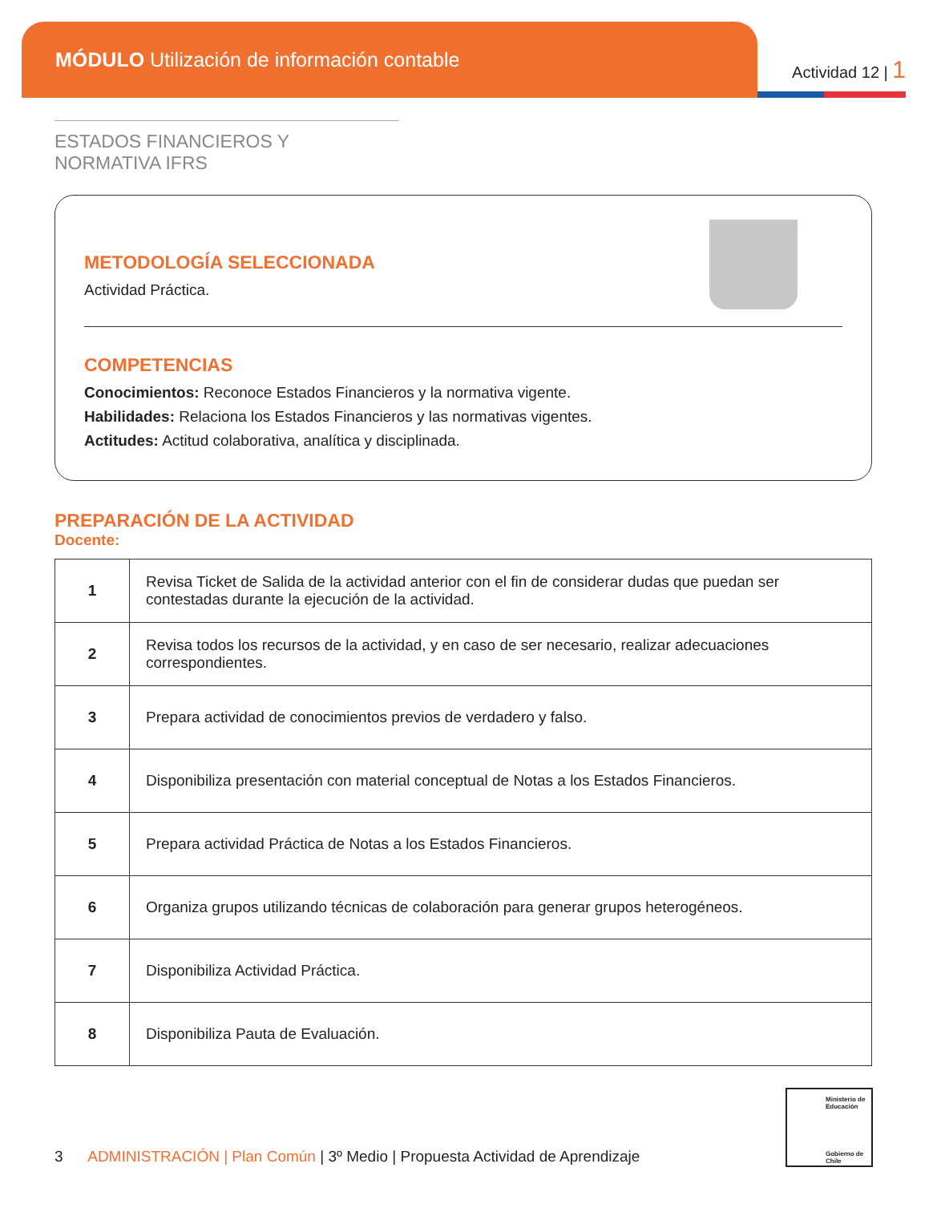MÓDULO Utilización de información contable
Actividad 12 | 1
ESTADOS FINANCIEROS Y NORMATIVA IFRS
METODOLOGÍA SELECCIONADA
Actividad Práctica.
COMPETENCIAS
Conocimientos: Reconoce Estados Financieros y la normativa vigente.
Habilidades: Relaciona los Estados Financieros y las normativas vigentes.
Actitudes: Actitud colaborativa, analítica y disciplinada.
PREPARACIÓN DE LA ACTIVIDAD
Docente:
| 1 | Revisa Ticket de Salida de la actividad anterior con el fin de considerar dudas que puedan ser contestadas durante la ejecución de la actividad. |
| 2 | Revisa todos los recursos de la actividad, y en caso de ser necesario, realizar adecuaciones correspondientes. |
| 3 | Prepara actividad de conocimientos previos de verdadero y falso. |
| 4 | Disponibiliza presentación con material conceptual de Notas a los Estados Financieros. |
| 5 | Prepara actividad Práctica de Notas a los Estados Financieros. |
| 6 | Organiza grupos utilizando técnicas de colaboración para generar grupos heterogéneos. |
| 7 | Disponibiliza Actividad Práctica. |
| 8 | Disponibiliza Pauta de Evaluación. |
Ministerio de Educación
Gobierno de Chile
3 ADMINISTRACIÓN | Plan Común | 3º Medio | Propuesta Actividad de Aprendizaje